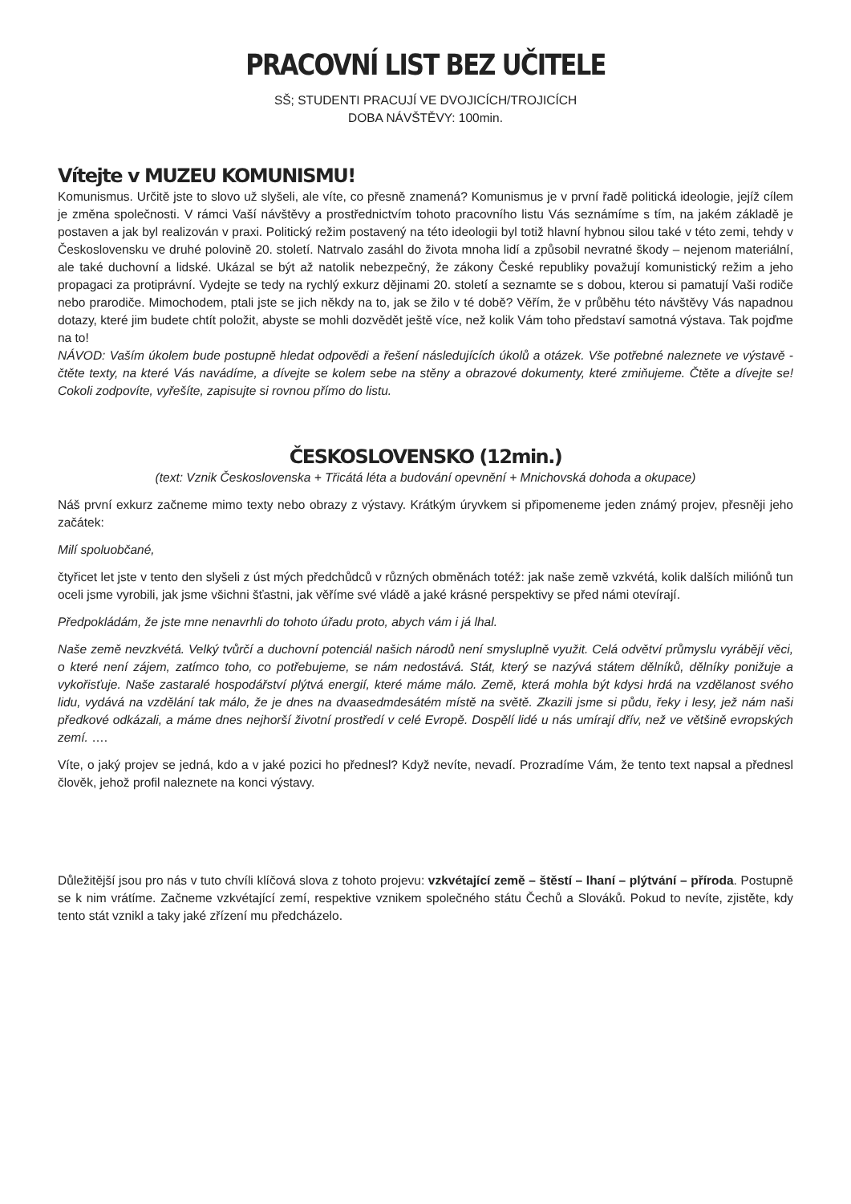PRACOVNÍ LIST BEZ UČITELE
SŠ; STUDENTI PRACUJÍ VE DVOJICÍCH/TROJICÍCH
DOBA NÁVŠTĚVY: 100min.
Vítejte v MUZEU KOMUNISMU!
Komunismus. Určitě jste to slovo už slyšeli, ale víte, co přesně znamená? Komunismus je v první řadě politická ideologie, jejíž cílem je změna společnosti. V rámci Vaší návštěvy a prostřednictvím tohoto pracovního listu Vás seznámíme s tím, na jakém základě je postaven a jak byl realizován v praxi. Politický režim postavený na této ideologii byl totiž hlavní hybnou silou také v této zemi, tehdy v Československu ve druhé polovině 20. století. Natrvalo zasáhl do života mnoha lidí a způsobil nevratné škody – nejenom materiální, ale také duchovní a lidské. Ukázal se být až natolik nebezpečný, že zákony České republiky považují komunistický režim a jeho propagaci za protiprávní. Vydejte se tedy na rychlý exkurz dějinami 20. století a seznamte se s dobou, kterou si pamatují Vaši rodiče nebo prarodiče. Mimochodem, ptali jste se jich někdy na to, jak se žilo v té době? Věřím, že v průběhu této návštěvy Vás napadnou dotazy, které jim budete chtít položit, abyste se mohli dozvědět ještě více, než kolik Vám toho představí samotná výstava. Tak pojďme na to!
NÁVOD: Vaším úkolem bude postupně hledat odpovědi a řešení následujících úkolů a otázek. Vše potřebné naleznete ve výstavě - čtěte texty, na které Vás navádíme, a dívejte se kolem sebe na stěny a obrazové dokumenty, které zmiňujeme. Čtěte a dívejte se! Cokoli zodpovíte, vyřešíte, zapisujte si rovnou přímo do listu.
ČESKOSLOVENSKO (12min.)
(text: Vznik Československa + Třicátá léta a budování opevnění + Mnichovská dohoda a okupace)
Náš první exkurz začneme mimo texty nebo obrazy z výstavy. Krátkým úryvkem si připomeneme jeden známý projev, přesněji jeho začátek:
Milí spoluobčané,
čtyřicet let jste v tento den slyšeli z úst mých předchůdců v různých obměnách totéž: jak naše země vzkvétá, kolik dalších miliónů tun oceli jsme vyrobili, jak jsme všichni šťastni, jak věříme své vládě a jaké krásné perspektivy se před námi otevírají.
Předpokládám, že jste mne nenavrhli do tohoto úřadu proto, abych vám i já lhal.
Naše země nevzkvétá. Velký tvůrčí a duchovní potenciál našich národů není smysluplně využit. Celá odvětví průmyslu vyrábějí věci, o které není zájem, zatímco toho, co potřebujeme, se nám nedostává. Stát, který se nazývá státem dělníků, dělníky ponižuje a vykořisťuje. Naše zastaralé hospodářství plýtvá energií, které máme málo. Země, která mohla být kdysi hrdá na vzdělanost svého lidu, vydává na vzdělání tak málo, že je dnes na dvaasedmdesátém místě na světě. Zkazili jsme si půdu, řeky i lesy, jež nám naši předkové odkázali, a máme dnes nejhorší životní prostředí v celé Evropě. Dospělí lidé u nás umírají dřív, než ve většině evropských zemí. ….
Víte, o jaký projev se jedná, kdo a v jaké pozici ho přednesl? Když nevíte, nevadí. Prozradíme Vám, že tento text napsal a přednesl člověk, jehož profil naleznete na konci výstavy.
Důležitější jsou pro nás v tuto chvíli klíčová slova z tohoto projevu: vzkvétající země – štěstí – lhaní – plýtvání – příroda. Postupně se k nim vrátíme. Začneme vzkvétající zemí, respektive vznikem společného státu Čechů a Slováků. Pokud to nevíte, zjistěte, kdy tento stát vznikl a taky jaké zřízení mu předcházelo.